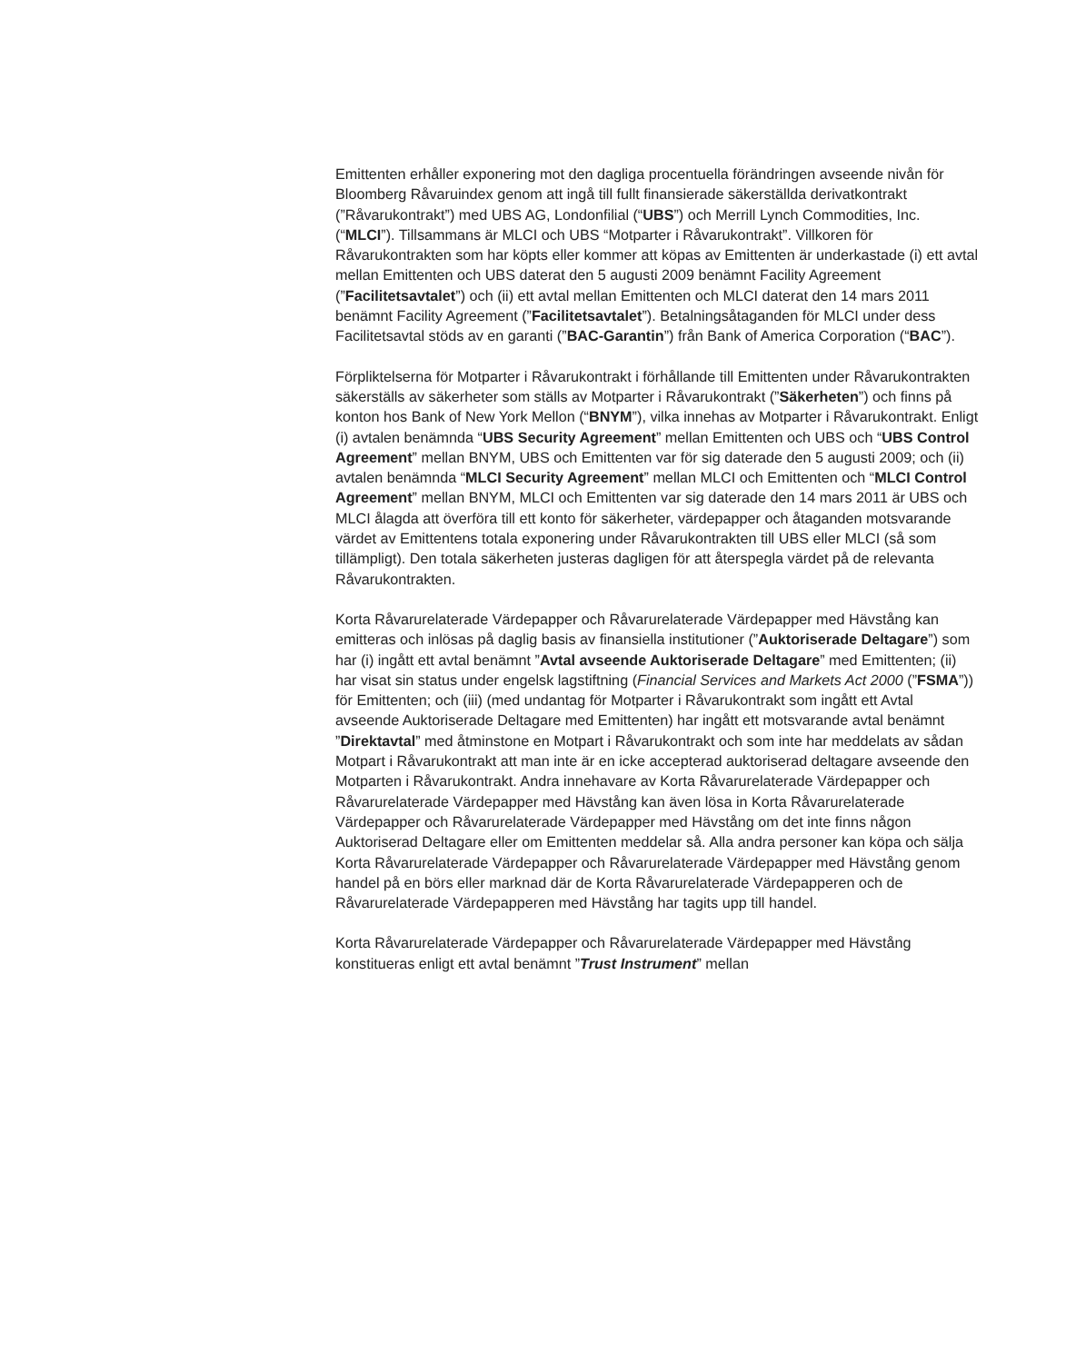Emittenten erhåller exponering mot den dagliga procentuella förändringen avseende nivån för Bloomberg Råvaruindex genom att ingå till fullt finansierade säkerställda derivatkontrakt (”Råvarukontrakt”) med UBS AG, Londonfilial (“UBS”) och Merrill Lynch Commodities, Inc. (“MLCI”). Tillsammans är MLCI och UBS “Motparter i Råvarukontrakt”. Villkoren för Råvarukontrakten som har köpts eller kommer att köpas av Emittenten är underkastade (i) ett avtal mellan Emittenten och UBS daterat den 5 augusti 2009 benämnt Facility Agreement (”Facilitetsavtalet”) och (ii) ett avtal mellan Emittenten och MLCI daterat den 14 mars 2011 benämnt Facility Agreement (”Facilitetsavtalet”). Betalningsåtaganden för MLCI under dess Facilitetsavtal stöds av en garanti (”BAC-Garantin”) från Bank of America Corporation (“BAC”).
Förpliktelserna för Motparter i Råvarukontrakt i förhållande till Emittenten under Råvarukontrakten säkerställs av säkerheter som ställs av Motparter i Råvarukontrakt (”Säkerheten”) och finns på konton hos Bank of New York Mellon (“BNYM”), vilka innehas av Motparter i Råvarukontrakt. Enligt (i) avtalen benämnda “UBS Security Agreement” mellan Emittenten och UBS och “UBS Control Agreement” mellan BNYM, UBS och Emittenten var för sig daterade den 5 augusti 2009; och (ii) avtalen benämnda “MLCI Security Agreement” mellan MLCI och Emittenten och “MLCI Control Agreement” mellan BNYM, MLCI och Emittenten var sig daterade den 14 mars 2011 är UBS och MLCI ålagda att överföra till ett konto för säkerheter, värdepapper och åtaganden motsvarande värdet av Emittentens totala exponering under Råvarukontrakten till UBS eller MLCI (så som tillämpligt). Den totala säkerheten justeras dagligen för att återspegla värdet på de relevanta Råvarukontrakten.
Korta Råvarurelaterade Värdepapper och Råvarurelaterade Värdepapper med Hävstång kan emitteras och inlösas på daglig basis av finansiella institutioner (”Auktoriserade Deltagare”) som har (i) ingått ett avtal benämnt ”Avtal avseende Auktoriserade Deltagare” med Emittenten; (ii) har visat sin status under engelsk lagstiftning (Financial Services and Markets Act 2000 (”FSMA”)) för Emittenten; och (iii) (med undantag för Motparter i Råvarukontrakt som ingått ett Avtal avseende Auktoriserade Deltagare med Emittenten) har ingått ett motsvarande avtal benämnt ”Direktavtal” med åtminstone en Motpart i Råvarukontrakt och som inte har meddelats av sådan Motpart i Råvarukontrakt att man inte är en icke accepterad auktoriserad deltagare avseende den Motparten i Råvarukontrakt. Andra innehavare av Korta Råvarurelaterade Värdepapper och Råvarurelaterade Värdepapper med Hävstång kan även lösa in Korta Råvarurelaterade Värdepapper och Råvarurelaterade Värdepapper med Hävstång om det inte finns någon Auktoriserad Deltagare eller om Emittenten meddelar så. Alla andra personer kan köpa och sälja Korta Råvarurelaterade Värdepapper och Råvarurelaterade Värdepapper med Hävstång genom handel på en börs eller marknad där de Korta Råvarurelaterade Värdepapperen och de Råvarurelaterade Värdepapperen med Hävstång har tagits upp till handel.
Korta Råvarurelaterade Värdepapper och Råvarurelaterade Värdepapper med Hävstång konstitueras enligt ett avtal benämnt ”Trust Instrument” mellan